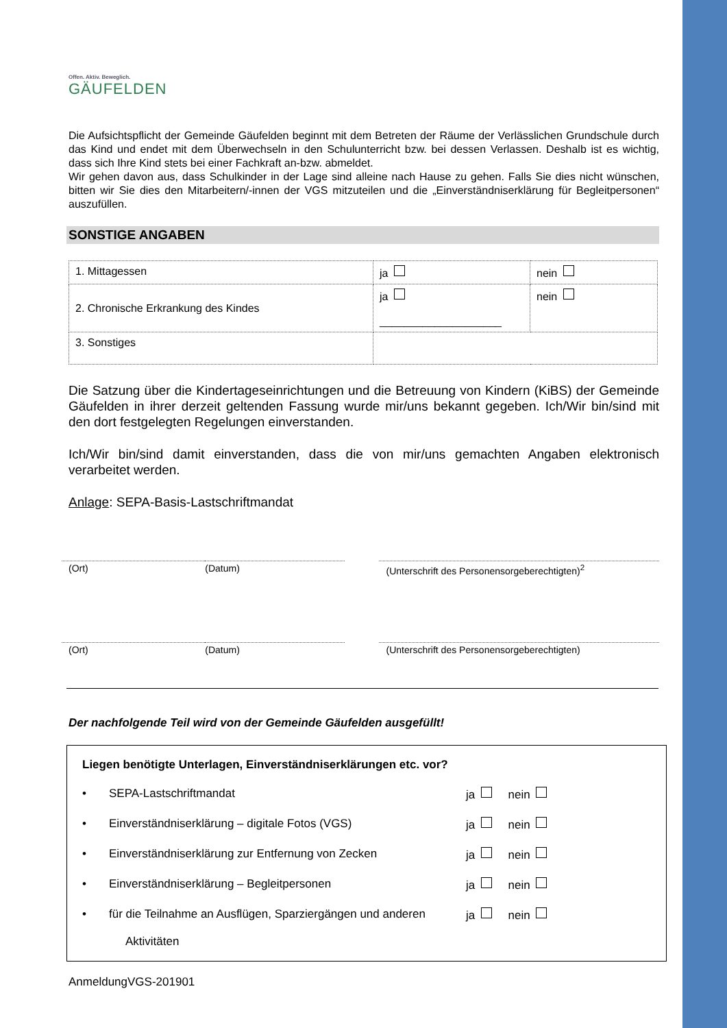Offen. Aktiv. Beweglich.
GÄUFELDEN
Die Aufsichtspflicht der Gemeinde Gäufelden beginnt mit dem Betreten der Räume der Verlässlichen Grundschule durch das Kind und endet mit dem Überwechseln in den Schulunterricht bzw. bei dessen Verlassen. Deshalb ist es wichtig, dass sich Ihre Kind stets bei einer Fachkraft an-bzw. abmeldet.
Wir gehen davon aus, dass Schulkinder in der Lage sind alleine nach Hause zu gehen. Falls Sie dies nicht wünschen, bitten wir Sie dies den Mitarbeitern/-innen der VGS mitzuteilen und die „Einverständniserklärung für Begleitpersonen“ auszufüllen.
SONSTIGE ANGABEN
| 1. Mittagessen | ja | nein |
| 2. Chronische Erkrankung des Kindes | ja ____________________ | nein |
| 3. Sonstiges | | |
Die Satzung über die Kindertageseinrichtungen und die Betreuung von Kindern (KiBS) der Gemeinde Gäufelden in ihrer derzeit geltenden Fassung wurde mir/uns bekannt gegeben. Ich/Wir bin/sind mit den dort festgelegten Regelungen einverstanden.
Ich/Wir bin/sind damit einverstanden, dass die von mir/uns gemachten Angaben elektronisch verarbeitet werden.
Anlage: SEPA-Basis-Lastschriftmandat
(Ort) (Datum) (Unterschrift des Personensorgeberechtigten)<sup>2</sup>
(Ort) (Datum) (Unterschrift des Personensorgeberechtigten)
Der nachfolgende Teil wird von der Gemeinde Gäufelden ausgefüllt!
Liegen benötigte Unterlagen, Einverständniserklärungen etc. vor?
• SEPA-Lastschriftmandat ja nein
• Einverständniserklärung – digitale Fotos (VGS) ja nein
• Einverständniserklärung zur Entfernung von Zecken
ja nein
• Einverständniserklärung – Begleitpersonen ja nein
• für die Teilnahme an Ausflügen, Sparziergängen und anderen
Aktivitäten
ja nein
AnmeldungVGS-201901